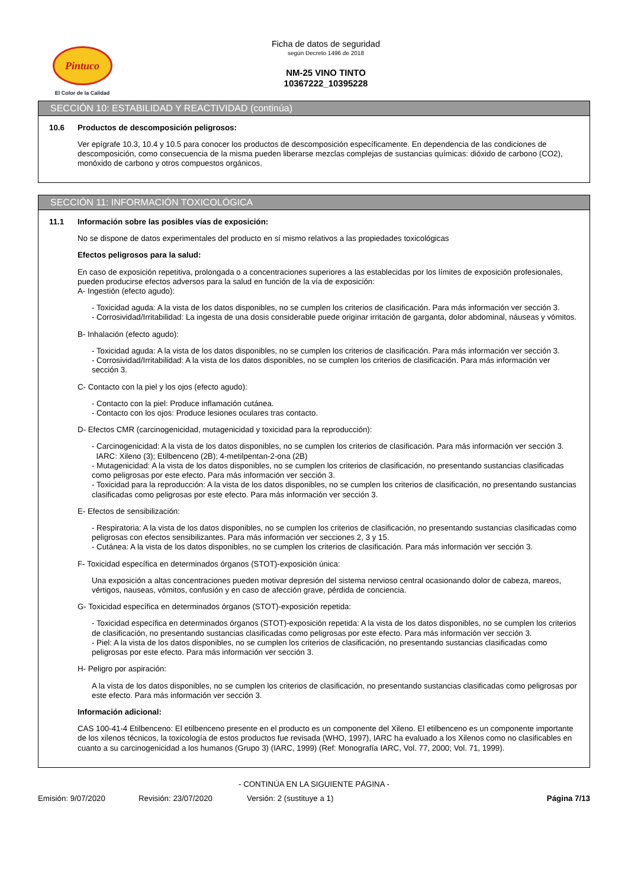Pintuco
El Color de la Calidad
Ficha de datos de seguridad
según Decreto 1496 de 2018
NM-25 VINO TINTO
10367222_10395228
SECCIÓN 10: ESTABILIDAD Y REACTIVIDAD (continúa)
10.6 Productos de descomposición peligrosos:
Ver epígrafe 10.3, 10.4 y 10.5 para conocer los productos de descomposición específicamente. En dependencia de las condiciones de descomposición, como consecuencia de la misma pueden liberarse mezclas complejas de sustancias químicas: dióxido de carbono (CO2), monóxido de carbono y otros compuestos orgánicos.
SECCIÓN 11: INFORMACIÓN TOXICOLÓGICA
11.1 Información sobre las posibles vías de exposición:
No se dispone de datos experimentales del producto en sí mismo relativos a las propiedades toxicológicas
Efectos peligrosos para la salud:
En caso de exposición repetitiva, prolongada o a concentraciones superiores a las establecidas por los límites de exposición profesionales, pueden producirse efectos adversos para la salud en función de la vía de exposición:
A- Ingestión (efecto agudo):
- Toxicidad aguda: A la vista de los datos disponibles, no se cumplen los criterios de clasificación. Para más información ver sección 3.
- Corrosividad/Irritabilidad: La ingesta de una dosis considerable puede originar irritación de garganta, dolor abdominal, náuseas y vómitos.
B- Inhalación (efecto agudo):
- Toxicidad aguda: A la vista de los datos disponibles, no se cumplen los criterios de clasificación. Para más información ver sección 3.
- Corrosividad/Irritabilidad: A la vista de los datos disponibles, no se cumplen los criterios de clasificación. Para más información ver sección 3.
C- Contacto con la piel y los ojos (efecto agudo):
- Contacto con la piel: Produce inflamación cutánea.
- Contacto con los ojos: Produce lesiones oculares tras contacto.
D- Efectos CMR (carcinogenicidad, mutagenicidad y toxicidad para la reproducción):
- Carcinogenicidad: A la vista de los datos disponibles, no se cumplen los criterios de clasificación. Para más información ver sección 3.
IARC: Xileno (3); Etilbenceno (2B); 4-metilpentan-2-ona (2B)
- Mutagenicidad: A la vista de los datos disponibles, no se cumplen los criterios de clasificación, no presentando sustancias clasificadas como peligrosas por este efecto. Para más información ver sección 3.
- Toxicidad para la reproducción: A la vista de los datos disponibles, no se cumplen los criterios de clasificación, no presentando sustancias clasificadas como peligrosas por este efecto. Para más información ver sección 3.
E- Efectos de sensibilización:
- Respiratoria: A la vista de los datos disponibles, no se cumplen los criterios de clasificación, no presentando sustancias clasificadas como peligrosas con efectos sensibilizantes. Para más información ver secciones 2, 3 y 15.
- Cutánea: A la vista de los datos disponibles, no se cumplen los criterios de clasificación. Para más información ver sección 3.
F- Toxicidad específica en determinados órganos (STOT)-exposición única:
Una exposición a altas concentraciones pueden motivar depresión del sistema nervioso central ocasionando dolor de cabeza, mareos, vértigos, nauseas, vómitos, confusión y en caso de afección grave, pérdida de conciencia.
G- Toxicidad específica en determinados órganos (STOT)-exposición repetida:
- Toxicidad específica en determinados órganos (STOT)-exposición repetida: A la vista de los datos disponibles, no se cumplen los criterios de clasificación, no presentando sustancias clasificadas como peligrosas por este efecto. Para más información ver sección 3.
- Piel: A la vista de los datos disponibles, no se cumplen los criterios de clasificación, no presentando sustancias clasificadas como peligrosas por este efecto. Para más información ver sección 3.
H- Peligro por aspiración:
A la vista de los datos disponibles, no se cumplen los criterios de clasificación, no presentando sustancias clasificadas como peligrosas por este efecto. Para más información ver sección 3.
Información adicional:
CAS 100-41-4 Etilbenceno: El etilbenceno presente en el producto es un componente del Xileno. El etilbenceno es un componente importante de los xilenos técnicos, la toxicología de estos productos fue revisada (WHO, 1997), IARC ha evaluado a los Xilenos como no clasificables en cuanto a su carcinogenicidad a los humanos (Grupo 3) (IARC, 1999) (Ref: Monografía IARC, Vol. 77, 2000; Vol. 71, 1999).
- CONTINÚA EN LA SIGUIENTE PÁGINA -
Emisión: 9/07/2020 Revisión: 23/07/2020 Versión: 2 (sustituye a 1) Página 7/13